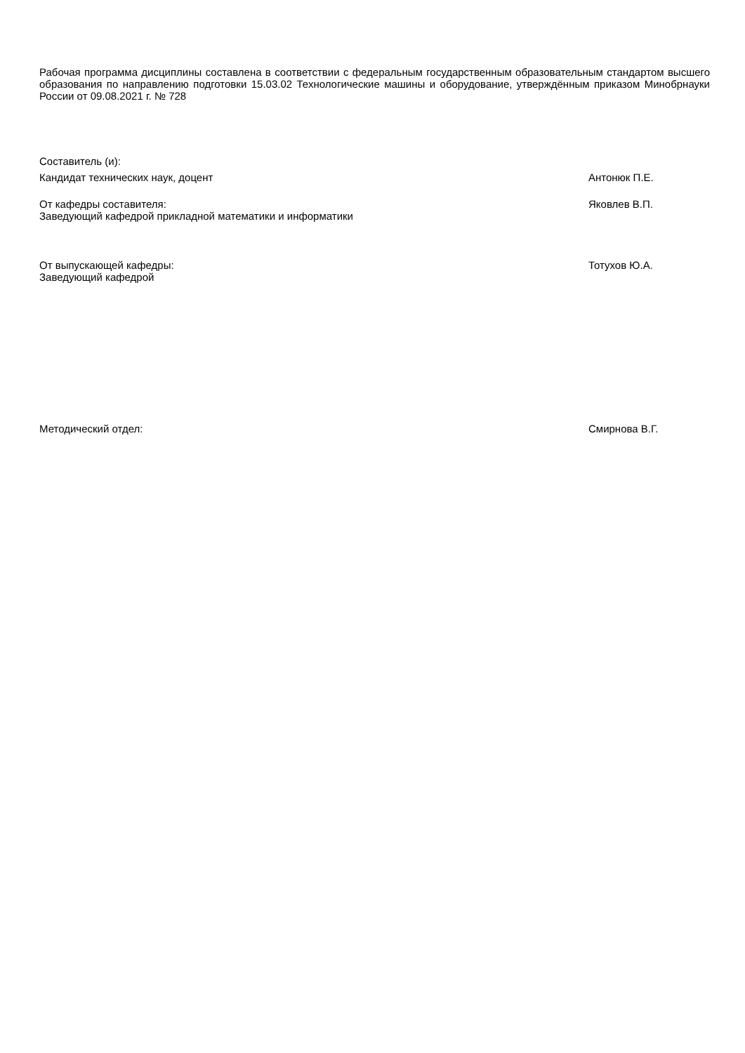Рабочая программа дисциплины составлена в соответствии с федеральным государственным образовательным стандартом высшего образования по направлению подготовки 15.03.02 Технологические машины и оборудование, утверждённым приказом Минобрнауки России от 09.08.2021 г. № 728
Составитель (и):
Кандидат технических наук, доцент Антонюк П.Е.
От кафедры составителя:
Заведующий кафедрой прикладной математики и информатики
Яковлев В.П.
От выпускающей кафедры:
Заведующий кафедрой
Тотухов Ю.А.
Методический отдел: Смирнова В.Г.